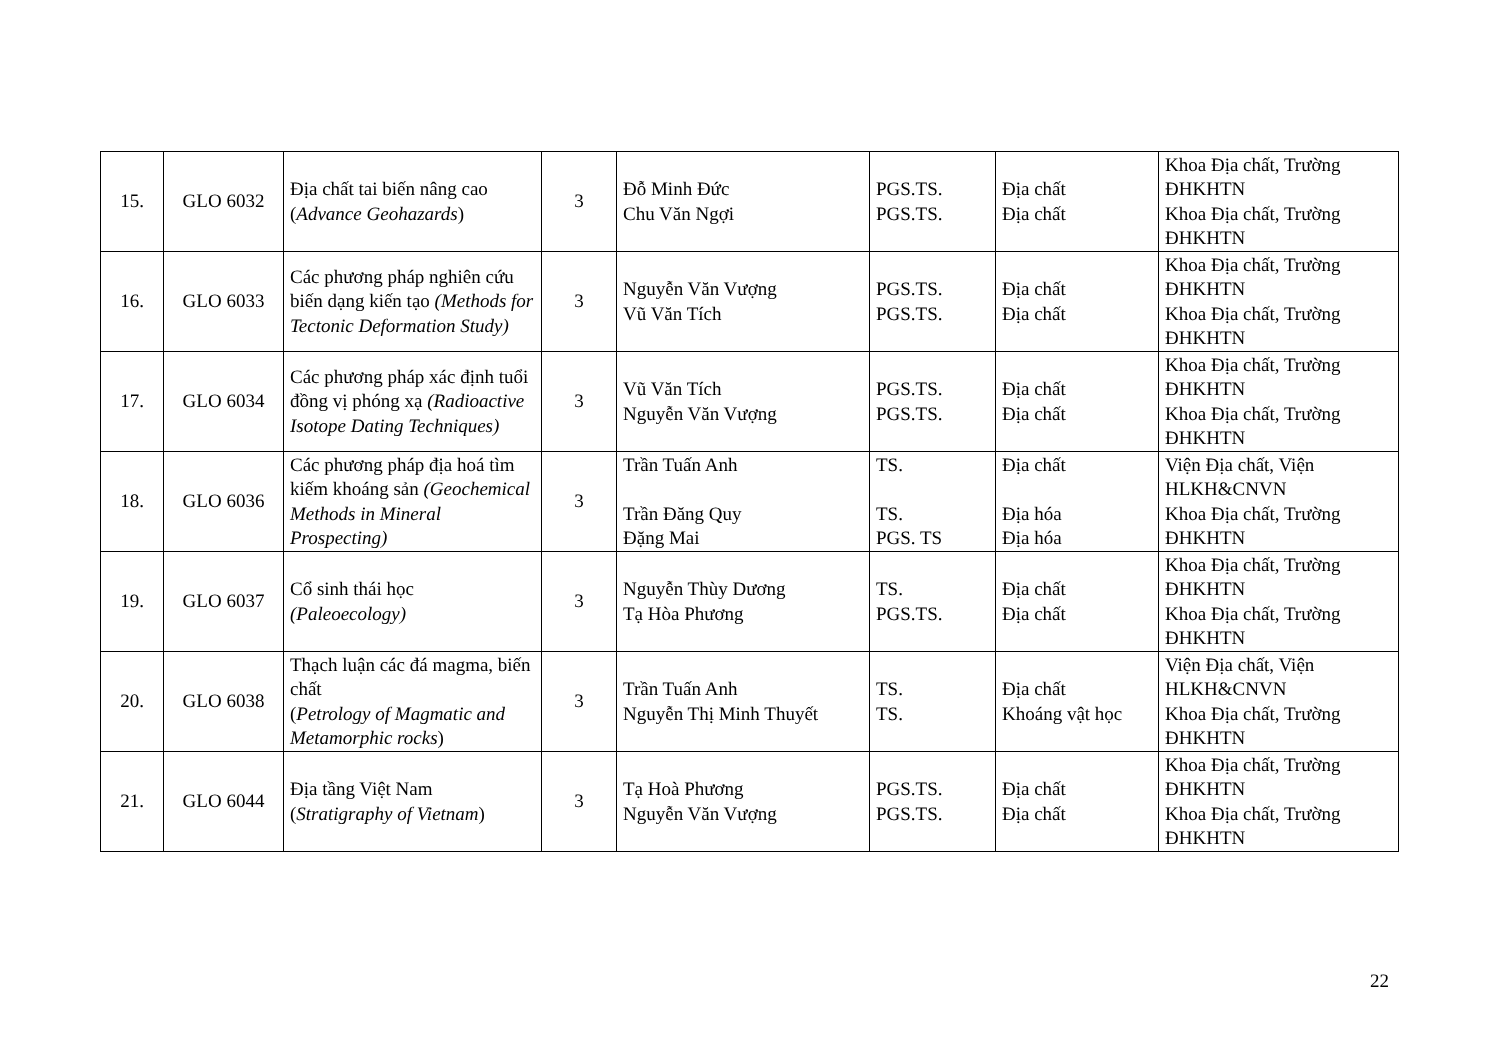| 15. | GLO 6032 | Địa chất tai biến nâng cao ( Advance Geohazards ) | 3 | Đỗ Minh Đức Chu Văn Ngợi | PGS.TS. PGS.TS. | Địa chất Địa chất | Khoa Địa chất, Trường ĐHKHTN Khoa Địa chất, Trường ĐHKHTN |
| 16. | GLO 6033 | Các phương pháp nghiên cứu biến dạng kiến tạo (Methods for Tectonic Deformation Study) | 3 | Nguyễn Văn Vượng Vũ Văn Tích | PGS.TS. PGS.TS. | Địa chất Địa chất | Khoa Địa chất, Trường ĐHKHTN Khoa Địa chất, Trường ĐHKHTN |
| 17. | GLO 6034 | Các phương pháp xác định tuổi đồng vị phóng xạ (Radioactive Isotope Dating Techniques) | 3 | Vũ Văn Tích Nguyễn Văn Vượng | PGS.TS. PGS.TS. | Địa chất Địa chất | Khoa Địa chất, Trường ĐHKHTN Khoa Địa chất, Trường ĐHKHTN |
| 18. | GLO 6036 | Các phương pháp địa hoá tìm kiếm khoáng sản (Geochemical Methods in Mineral Prospecting) | 3 | Trần Tuấn Anh Trần Đăng Quy Đặng Mai | TS. TS. PGS. TS | Địa chất Địa hóa Địa hóa | Viện Địa chất, Viện HLKH&CNVN Khoa Địa chất, Trường ĐHKHTN |
| 19. | GLO 6037 | Cổ sinh thái học (Paleoecology) | 3 | Nguyễn Thùy Dương Tạ Hòa Phương | TS. PGS.TS. | Địa chất Địa chất | Khoa Địa chất, Trường ĐHKHTN Khoa Địa chất, Trường ĐHKHTN |
| 20. | GLO 6038 | Thạch luận các đá magma, biến chất ( Petrology of Magmatic and Metamorphic rocks ) | 3 | Trần Tuấn Anh Nguyễn Thị Minh Thuyết | TS. TS. | Địa chất Khoáng vật học | Viện Địa chất, Viện HLKH&CNVN Khoa Địa chất, Trường ĐHKHTN |
| 21. | GLO 6044 | Địa tầng Việt Nam ( Stratigraphy of Vietnam ) | 3 | Tạ Hoà Phương Nguyễn Văn Vượng | PGS.TS. PGS.TS. | Địa chất Địa chất | Khoa Địa chất, Trường ĐHKHTN Khoa Địa chất, Trường ĐHKHTN |
22